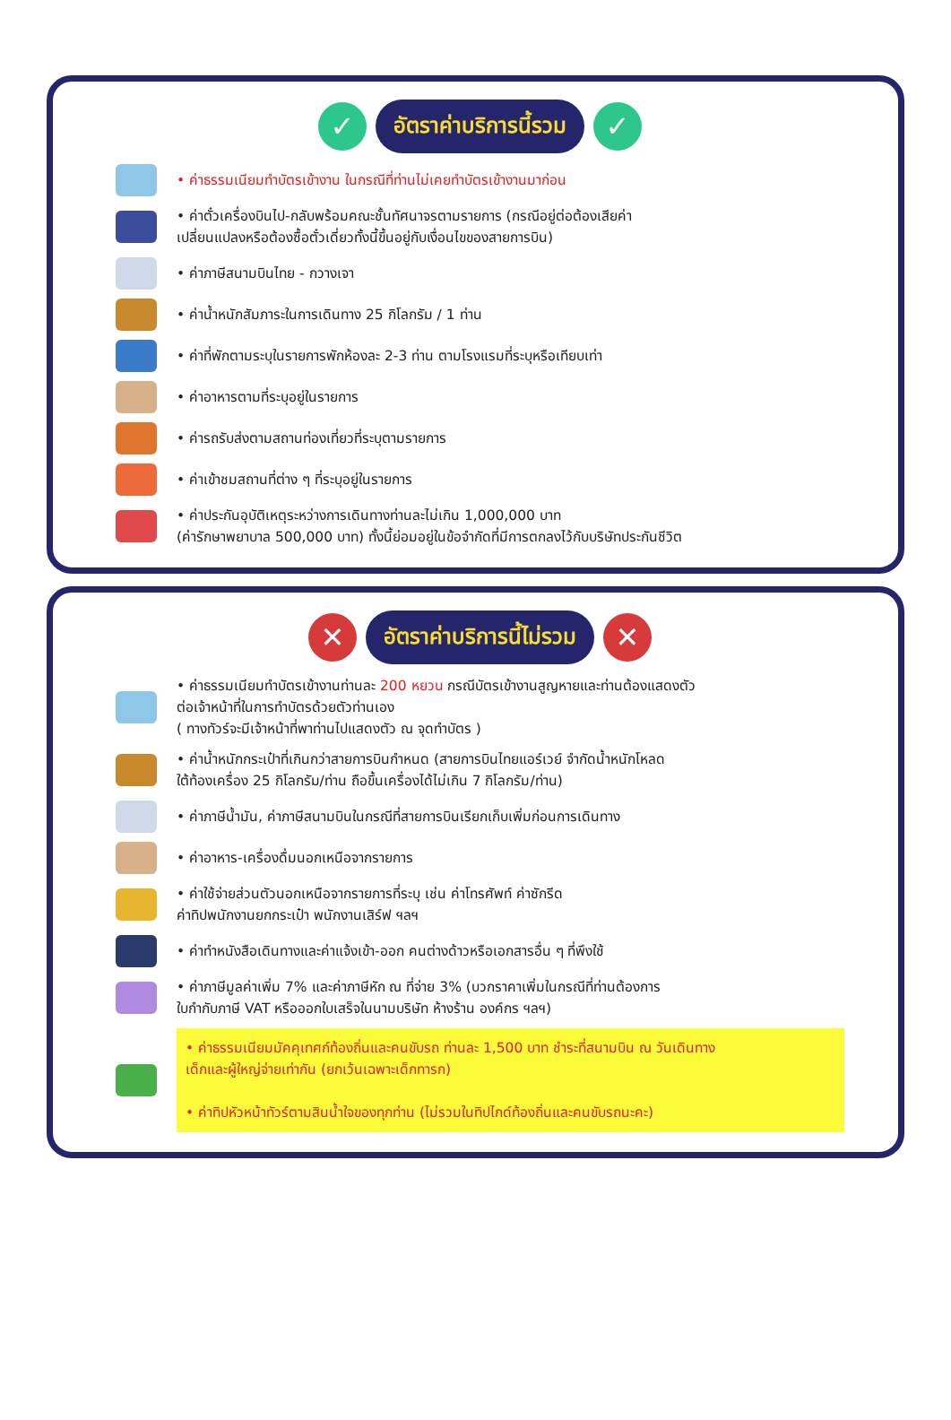✓
อัตราค่าบริการนี้รวม
✓
• ค่าธรรมเนียมทำบัตรเข้างาน ในกรณีที่ท่านไม่เคยทำบัตรเข้างานมาก่อน
• ค่าตั๋วเครื่องบินไป-กลับพร้อมคณะชั้นทัศนาจรตามรายการ (กรณีอยู่ต่อต้องเสียค่า
เปลี่ยนแปลงหรือต้องซื้อตั๋วเดี่ยวทั้งนี้ขึ้นอยู่กับเงื่อนไขของสายการบิน)
• ค่าภาษีสนามบินไทย - กวางเจา
• ค่าน้ำหนักสัมภาระในการเดินทาง 25 กิโลกรัม / 1 ท่าน
• ค่าที่พักตามระบุในรายการพักห้องละ 2-3 ท่าน ตามโรงแรมที่ระบุหรือเทียบเท่า
• ค่าอาหารตามที่ระบุอยู่ในรายการ
• ค่ารถรับส่งตามสถานท่องเที่ยวที่ระบุตามรายการ
• ค่าเข้าชมสถานที่ต่าง ๆ ที่ระบุอยู่ในรายการ
• ค่าประกันอุบัติเหตุระหว่างการเดินทางท่านละไม่เกิน 1,000,000 บาท
(ค่ารักษาพยาบาล 500,000 บาท) ทั้งนี้ย่อมอยู่ในข้อจำกัดที่มีการตกลงไว้กับบริษัทประกันชีวิต
✕
อัตราค่าบริการนี้ไม่รวม
✕
• ค่าธรรมเนียมทำบัตรเข้างานท่านละ 200 หยวน กรณีบัตรเข้างานสูญหายและท่านต้องแสดงตัว
ต่อเจ้าหน้าที่ในการทำบัตรด้วยตัวท่านเอง
( ทางทัวร์จะมีเจ้าหน้าที่พาท่านไปแสดงตัว ณ จุดทำบัตร )
• ค่าน้ำหนักกระเป๋าที่เกินกว่าสายการบินกำหนด (สายการบินไทยแอร์เวย์ จำกัดน้ำหนักโหลด
ใต้ท้องเครื่อง 25 กิโลกรัม/ท่าน ถือขึ้นเครื่องได้ไม่เกิน 7 กิโลกรัม/ท่าน)
• ค่าภาษีน้ำมัน, ค่าภาษีสนามบินในกรณีที่สายการบินเรียกเก็บเพิ่มก่อนการเดินทาง
• ค่าอาหาร-เครื่องดื่มนอกเหนือจากรายการ
• ค่าใช้จ่ายส่วนตัวนอกเหนือจากรายการที่ระบุ เช่น ค่าโทรศัพท์ ค่าซักรีด
ค่าทิปพนักงานยกกระเป๋า พนักงานเสิร์ฟ ฯลฯ
• ค่าทำหนังสือเดินทางและค่าแจ้งเข้า-ออก คนต่างด้าวหรือเอกสารอื่น ๆ ที่พึงใช้
• ค่าภาษีมูลค่าเพิ่ม 7% และค่าภาษีหัก ณ ที่จ่าย 3% (บวกราคาเพิ่มในกรณีที่ท่านต้องการ
ใบกำกับภาษี VAT หรือออกใบเสร็จในนามบริษัท ห้างร้าน องค์กร ฯลฯ)
• ค่าธรรมเนียมมัคคุเทศก์ท้องถิ่นและคนขับรถ ท่านละ 1,500 บาท ชำระที่สนามบิน ณ วันเดินทาง
เด็กและผู้ใหญ่จ่ายเท่ากัน (ยกเว้นเฉพาะเด็กทารก)
• ค่าทิปหัวหน้าทัวร์ตามสินน้ำใจของทุกท่าน (ไม่รวมในทิปไกด์ท้องถิ่นและคนขับรถนะคะ)